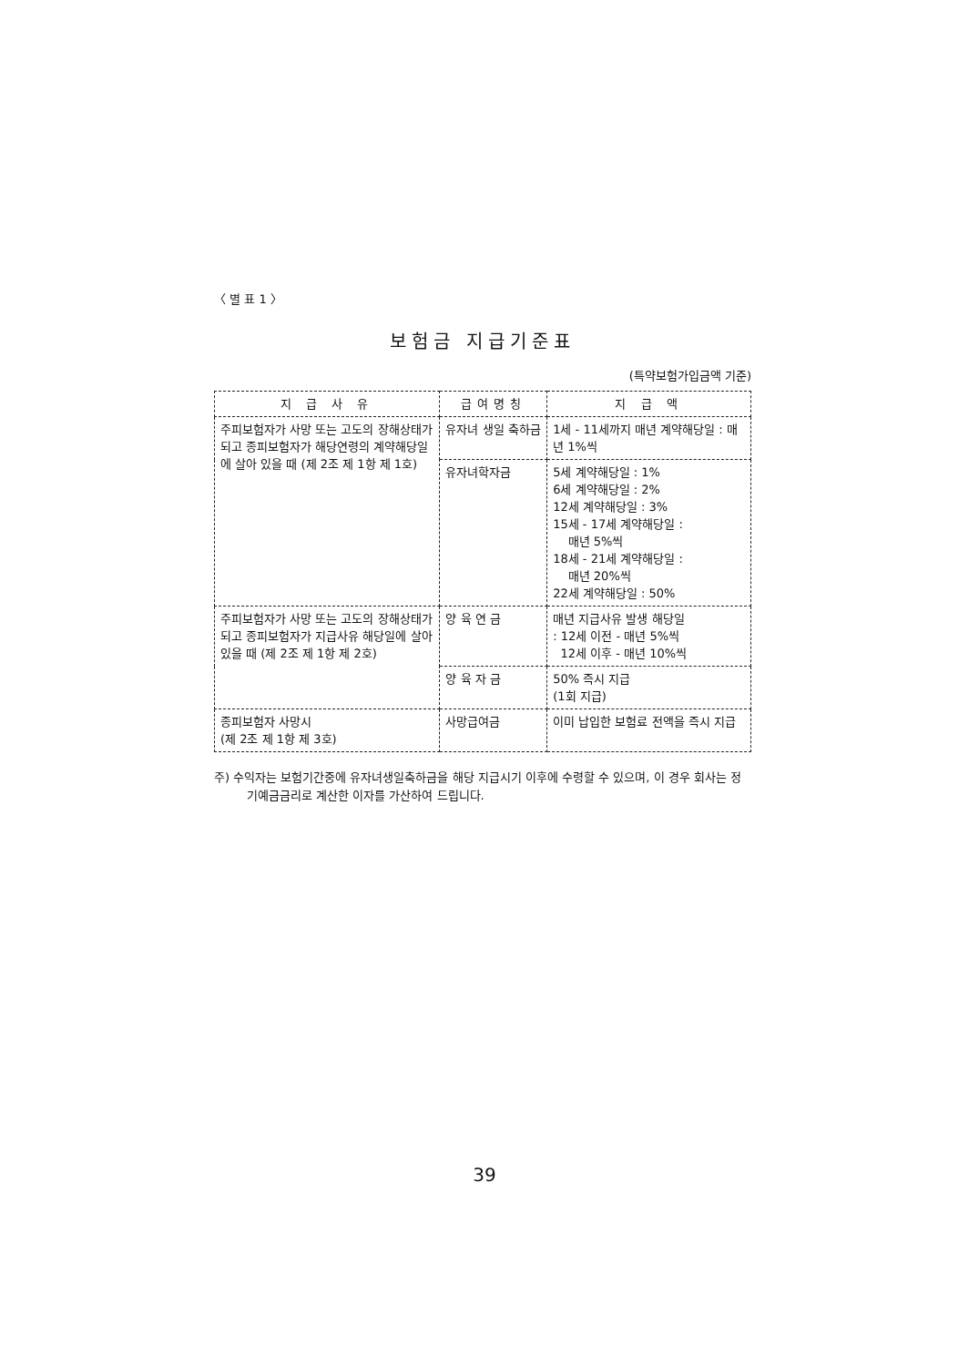〈 별 표 1 〉
보험금 지급기준표
(특약보험가입금액 기준)
| 지 급 사 유 | 급여명칭 | 지 급 액 |
| --- | --- | --- |
| 주피보험자가 사망 또는 고도의 장해상태가 되고 종피보험자가 해당연령의 계약해당일에 살아 있을 때 (제 2조 제 1항 제 1호) | 유자녀 생일 축하금 | 1세 - 11세까지 매년 계약해당일 : 매년 1%씩 |
| | 유자녀학자금 | 5세 계약해당일 : 1% 6세 계약해당일 : 2% 12세 계약해당일 : 3% 15세 - 17세 계약해당일 : 매년 5%씩 18세 - 21세 계약해당일 : 매년 20%씩 22세 계약해당일 : 50% |
| 주피보험자가 사망 또는 고도의 장해상태가 되고 종피보험자가 지급사유 해당일에 살아 있을 때 (제 2조 제 1항 제 2호) | 양 육 연 금 | 매년 지급사유 발생 해당일 : 12세 이전 - 매년 5%씩 12세 이후 - 매년 10%씩 |
| | 양 육 자 금 | 50% 즉시 지급 (1회 지급) |
| 종피보험자 사망시 (제 2조 제 1항 제 3호) | 사망급여금 | 이미 납입한 보험료 전액을 즉시 지급 |
주) 수익자는 보험기간중에 유자녀생일축하금을 해당 지급시기 이후에 수령할 수 있으며, 이 경우 회사는 정기예금금리로 계산한 이자를 가산하여 드립니다.
39